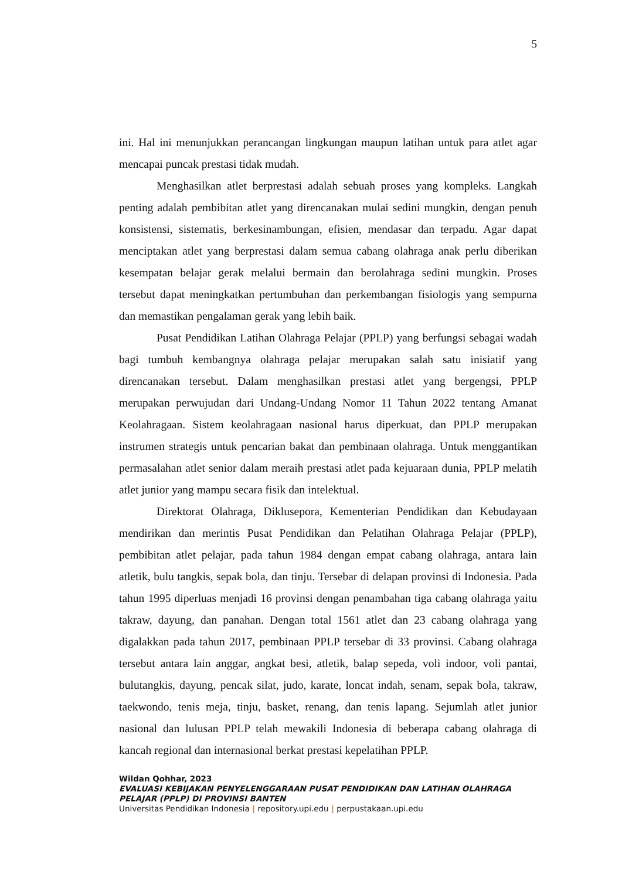5
ini. Hal ini menunjukkan perancangan lingkungan maupun latihan untuk para atlet agar mencapai puncak prestasi tidak mudah.
Menghasilkan atlet berprestasi adalah sebuah proses yang kompleks. Langkah penting adalah pembibitan atlet yang direncanakan mulai sedini mungkin, dengan penuh konsistensi, sistematis, berkesinambungan, efisien, mendasar dan terpadu. Agar dapat menciptakan atlet yang berprestasi dalam semua cabang olahraga anak perlu diberikan kesempatan belajar gerak melalui bermain dan berolahraga sedini mungkin. Proses tersebut dapat meningkatkan pertumbuhan dan perkembangan fisiologis yang sempurna dan memastikan pengalaman gerak yang lebih baik.
Pusat Pendidikan Latihan Olahraga Pelajar (PPLP) yang berfungsi sebagai wadah bagi tumbuh kembangnya olahraga pelajar merupakan salah satu inisiatif yang direncanakan tersebut. Dalam menghasilkan prestasi atlet yang bergengsi, PPLP merupakan perwujudan dari Undang-Undang Nomor 11 Tahun 2022 tentang Amanat Keolahragaan. Sistem keolahragaan nasional harus diperkuat, dan PPLP merupakan instrumen strategis untuk pencarian bakat dan pembinaan olahraga. Untuk menggantikan permasalahan atlet senior dalam meraih prestasi atlet pada kejuaraan dunia, PPLP melatih atlet junior yang mampu secara fisik dan intelektual.
Direktorat Olahraga, Diklusepora, Kementerian Pendidikan dan Kebudayaan mendirikan dan merintis Pusat Pendidikan dan Pelatihan Olahraga Pelajar (PPLP), pembibitan atlet pelajar, pada tahun 1984 dengan empat cabang olahraga, antara lain atletik, bulu tangkis, sepak bola, dan tinju. Tersebar di delapan provinsi di Indonesia. Pada tahun 1995 diperluas menjadi 16 provinsi dengan penambahan tiga cabang olahraga yaitu takraw, dayung, dan panahan. Dengan total 1561 atlet dan 23 cabang olahraga yang digalakkan pada tahun 2017, pembinaan PPLP tersebar di 33 provinsi. Cabang olahraga tersebut antara lain anggar, angkat besi, atletik, balap sepeda, voli indoor, voli pantai, bulutangkis, dayung, pencak silat, judo, karate, loncat indah, senam, sepak bola, takraw, taekwondo, tenis meja, tinju, basket, renang, dan tenis lapang. Sejumlah atlet junior nasional dan lulusan PPLP telah mewakili Indonesia di beberapa cabang olahraga di kancah regional dan internasional berkat prestasi kepelatihan PPLP.
Wildan Qohhar, 2023
EVALUASI KEBIJAKAN PENYELENGGARAAN PUSAT PENDIDIKAN DAN LATIHAN OLAHRAGA
PELAJAR (PPLP) DI PROVINSI BANTEN
Universitas Pendidikan Indonesia | repository.upi.edu | perpustakaan.upi.edu